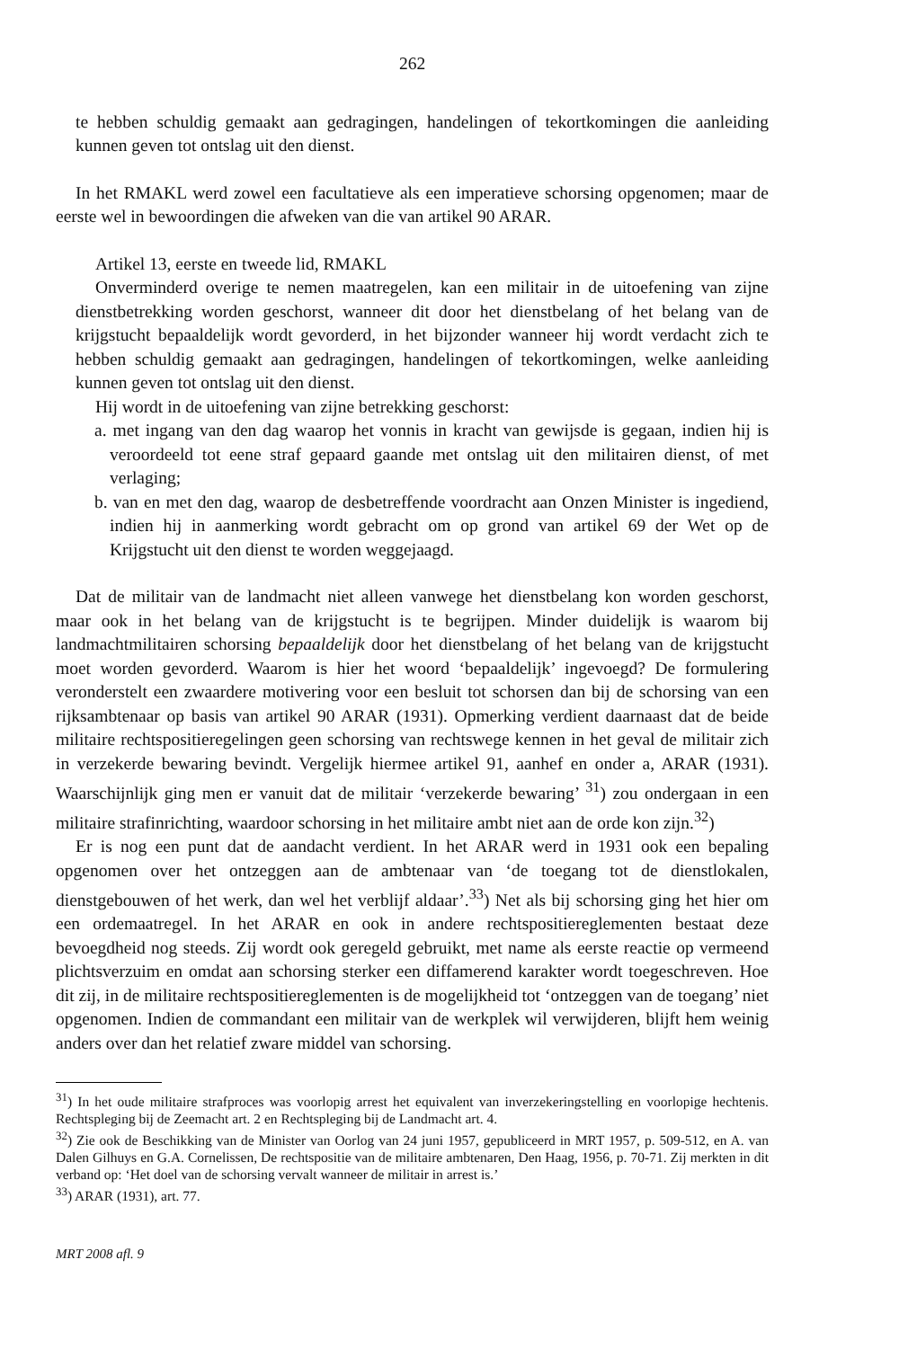262
te hebben schuldig gemaakt aan gedragingen, handelingen of tekortkomingen die aanleiding kunnen geven tot ontslag uit den dienst.
In het RMAKL werd zowel een facultatieve als een imperatieve schorsing opgenomen; maar de eerste wel in bewoordingen die afweken van die van artikel 90 ARAR.
Artikel 13, eerste en tweede lid, RMAKL
Onverminderd overige te nemen maatregelen, kan een militair in de uitoefening van zijne dienstbetrekking worden geschorst, wanneer dit door het dienstbelang of het belang van de krijgstucht bepaaldelijk wordt gevorderd, in het bijzonder wanneer hij wordt verdacht zich te hebben schuldig gemaakt aan gedragingen, handelingen of tekortkomingen, welke aanleiding kunnen geven tot ontslag uit den dienst.
Hij wordt in de uitoefening van zijne betrekking geschorst:
a. met ingang van den dag waarop het vonnis in kracht van gewijsde is gegaan, indien hij is veroordeeld tot eene straf gepaard gaande met ontslag uit den militairen dienst, of met verlaging;
b. van en met den dag, waarop de desbetreffende voordracht aan Onzen Minister is ingediend, indien hij in aanmerking wordt gebracht om op grond van artikel 69 der Wet op de Krijgstucht uit den dienst te worden weggejaagd.
Dat de militair van de landmacht niet alleen vanwege het dienstbelang kon worden geschorst, maar ook in het belang van de krijgstucht is te begrijpen. Minder duidelijk is waarom bij landmachtmilitairen schorsing bepaaldelijk door het dienstbelang of het belang van de krijgstucht moet worden gevorderd. Waarom is hier het woord ‘bepaaldelijk’ ingevoegd? De formulering veronderstelt een zwaardere motivering voor een besluit tot schorsen dan bij de schorsing van een rijksambtenaar op basis van artikel 90 ARAR (1931). Opmerking verdient daarnaast dat de beide militaire rechtspositieregelingen geen schorsing van rechtswege kennen in het geval de militair zich in verzekerde bewaring bevindt. Vergelijk hiermee artikel 91, aanhef en onder a, ARAR (1931). Waarschijnlijk ging men er vanuit dat de militair ‘verzekerde bewaring’ <sup>31</sup>) zou ondergaan in een militaire strafinrichting, waardoor schorsing in het militaire ambt niet aan de orde kon zijn.<sup>32</sup>)
Er is nog een punt dat de aandacht verdient. In het ARAR werd in 1931 ook een bepaling opgenomen over het ontzeggen aan de ambtenaar van ‘de toegang tot de dienstlokalen, dienstgebouwen of het werk, dan wel het verblijf aldaar’.<sup>33</sup>) Net als bij schorsing ging het hier om een ordemaatregel. In het ARAR en ook in andere rechtspositiereglementen bestaat deze bevoegdheid nog steeds. Zij wordt ook geregeld gebruikt, met name als eerste reactie op vermeend plichtsverzuim en omdat aan schorsing sterker een diffamerend karakter wordt toegeschreven. Hoe dit zij, in de militaire rechtspositiereglementen is de mogelijkheid tot ‘ontzeggen van de toegang’ niet opgenomen. Indien de commandant een militair van de werkplek wil verwijderen, blijft hem weinig anders over dan het relatief zware middel van schorsing.
<sup>31</sup>) In het oude militaire strafproces was voorlopig arrest het equivalent van inverzekeringstelling en voorlopige hechtenis. Rechtspleging bij de Zeemacht art. 2 en Rechtspleging bij de Landmacht art. 4.
<sup>32</sup>) Zie ook de Beschikking van de Minister van Oorlog van 24 juni 1957, gepubliceerd in MRT 1957, p. 509-512, en A. van Dalen Gilhuys en G.A. Cornelissen, De rechtspositie van de militaire ambtenaren, Den Haag, 1956, p. 70-71. Zij merkten in dit verband op: ‘Het doel van de schorsing vervalt wanneer de militair in arrest is.’
<sup>33</sup>) ARAR (1931), art. 77.
MRT 2008 afl. 9